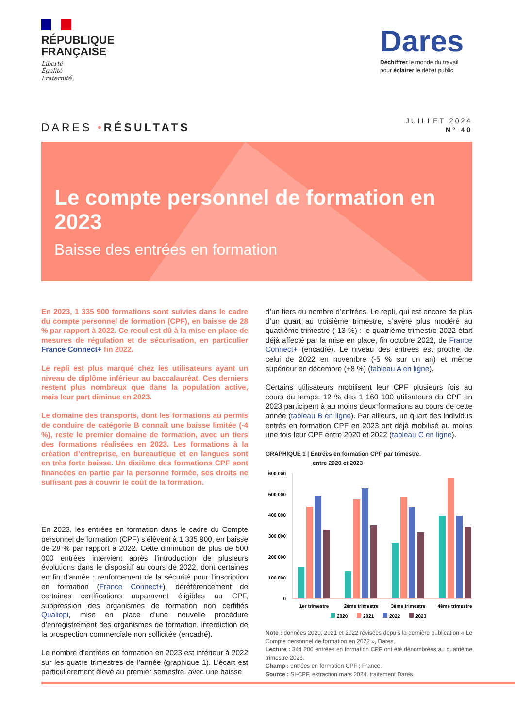RÉPUBLIQUE
FRANÇAISE
Liberté
Égalité
Fraternité
Dares
Déchiffrer le monde du travail
pour éclairer le débat public
DARES •RÉSULTATS
JUILLET 2024
N° 40
Le compte personnel de formation en 2023
Baisse des entrées en formation
En 2023, 1 335 900 formations sont suivies dans le cadre du compte personnel de formation (CPF), en baisse de 28 % par rapport à 2022. Ce recul est dû à la mise en place de mesures de régulation et de sécurisation, en particulier France Connect+ fin 2022.
Le repli est plus marqué chez les utilisateurs ayant un niveau de diplôme inférieur au baccalauréat. Ces derniers restent plus nombreux que dans la population active, mais leur part diminue en 2023.
Le domaine des transports, dont les formations au permis de conduire de catégorie B connaît une baisse limitée (-4 %), reste le premier domaine de formation, avec un tiers des formations réalisées en 2023. Les formations à la création d’entreprise, en bureautique et en langues sont en très forte baisse. Un dixième des formations CPF sont financées en partie par la personne formée, ses droits ne suffisant pas à couvrir le coût de la formation.
En 2023, les entrées en formation dans le cadre du Compte personnel de formation (CPF) s’élèvent à 1 335 900, en baisse de 28 % par rapport à 2022. Cette diminution de plus de 500 000 entrées intervient après l’introduction de plusieurs évolutions dans le dispositif au cours de 2022, dont certaines en fin d’année : renforcement de la sécurité pour l’inscription en formation (France Connect+), déréférencement de certaines certifications auparavant éligibles au CPF, suppression des organismes de formation non certifiés Qualiopi, mise en place d’une nouvelle procédure d’enregistrement des organismes de formation, interdiction de la prospection commerciale non sollicitée (encadré).
Le nombre d’entrées en formation en 2023 est inférieur à 2022 sur les quatre trimestres de l’année (graphique 1). L’écart est particulièrement élevé au premier semestre, avec une baisse
d’un tiers du nombre d’entrées. Le repli, qui est encore de plus d’un quart au troisième trimestre, s’avère plus modéré au quatrième trimestre (-13 %) : le quatrième trimestre 2022 était déjà affecté par la mise en place, fin octobre 2022, de France Connect+ (encadré). Le niveau des entrées est proche de celui de 2022 en novembre (-5 % sur un an) et même supérieur en décembre (+8 %) (tableau A en ligne).
Certains utilisateurs mobilisent leur CPF plusieurs fois au cours du temps. 12 % des 1 160 100 utilisateurs du CPF en 2023 participent à au moins deux formations au cours de cette année (tableau B en ligne). Par ailleurs, un quart des individus entrés en formation CPF en 2023 ont déjà mobilisé au moins une fois leur CPF entre 2020 et 2022 (tableau C en ligne).
GRAPHIQUE 1 | Entrées en formation CPF par trimestre,
entre 2020 et 2023
600 000
500 000
400 000
300 000
200 000
100 000
0
1er trimestre
2ème trimestre
3ème trimestre
4ème trimestre
2020
2021
2022
2023
Note : données 2020, 2021 et 2022 révisées depuis la dernière publication « Le Compte personnel de formation en 2022 », Dares.
Lecture : 344 200 entrées en formation CPF ont été dénombrées au quatrième trimestre 2023.
Champ : entrées en formation CPF ; France.
Source : SI-CPF, extraction mars 2024, traitement Dares.